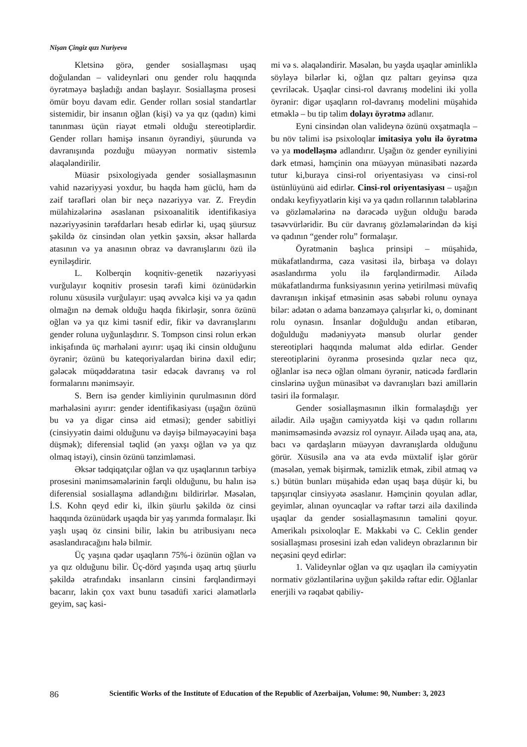Nişan Çingiz qızı Nuriyeva
Kletsinə görə, gender sosiallaşması uşaq doğulandan – valideynləri onu gender rolu haqqında öyrətməyə başladığı andan başlayır. Sosiallaşma prosesi ömür boyu davam edir. Gender rolları sosial standartlar sistemidir, bir insanın oğlan (kişi) və ya qız (qadın) kimi tanınması üçün riayət etməli olduğu stereotiplərdir. Gender rolları həmişə insanın öyrəndiyi, şüurunda və davranışında pozduğu müəyyən normativ sistemlə əlaqələndirilir.
Müasir psixologiyada gender sosiallaşmasının vahid nəzəriyyəsi yoxdur, bu haqda həm güclü, həm də zəif tərəfləri olan bir neçə nəzəriyyə var. Z. Freydin mülahizələrinə əsaslanan psixoanalitik identifikasiya nəzəriyyəsinin tərəfdarları hesab edirlər ki, uşaq şüursuz şəkildə öz cinsindən olan yetkin şəxsin, əksər hallarda atasının və ya anasının obraz və davranışlarını özü ilə eyniləşdirir.
L. Kolberqin koqnitiv-genetik nəzəriyyəsi vurğulayır koqnitiv prosesin tərəfi kimi özünüdərkin rolunu xüsusilə vurğulayır: uşaq əvvəlcə kişi və ya qadın olmağın nə demək olduğu haqda fikirləşir, sonra özünü oğlan və ya qız kimi təsnif edir, fikir və davranışlarını gender roluna uyğunlaşdırır. S. Tompson cinsi rolun erkən inkişafında üç mərhələni ayırır: uşaq iki cinsin olduğunu öyrənir; özünü bu kateqoriyalardan birinə daxil edir; gələcək müqəddəratına təsir edəcək davranış və rol formalarını mənimsəyir.
S. Bern isə gender kimliyinin qurulmasının dörd mərhələsini ayırır: gender identifikasiyası (uşağın özünü bu və ya digər cinsə aid etməsi); gender sabitliyi (cinsiyyətin daimi olduğunu və dəyişə bilməyəcəyini başa düşmək); diferensial təqlid (ən yaxşı oğlan və ya qız olmaq istəyi), cinsin özünü tənzimləməsi.
Əksər tədqiqatçılar oğlan və qız uşaqlarının tərbiyə prosesini mənimsəmələrinin fərqli olduğunu, bu halın isə diferensial sosiallaşma adlandığını bildirirlər. Məsələn, İ.S. Kohn qeyd edir ki, ilkin şüurlu şəkildə öz cinsi haqqında özünüdərk uşaqda bir yaş yarımda formalaşır. İki yaşlı uşaq öz cinsini bilir, lakin bu atribusiyanı necə əsaslandıracağını hələ bilmir.
Üç yaşına qədər uşaqların 75%-i özünün oğlan və ya qız olduğunu bilir. Üç-dörd yaşında uşaq artıq şüurlu şəkildə ətrafındakı insanların cinsini fərqləndirməyi bacarır, lakin çox vaxt bunu təsadüfi xarici əlamətlərlə geyim, saç kəsi-
mi və s. əlaqələndirir. Məsələn, bu yaşda uşaqlar əminliklə söyləyə bilərlər ki, oğlan qız paltarı geyinsə qıza çevriləcək. Uşaqlar cinsi-rol davranış modelini iki yolla öyrənir: digər uşaqların rol-davranış modelini müşahidə etməklə – bu tip təlim dolayı öyrətmə adlanır.
Eyni cinsindən olan valideynə özünü oxşatmaqla – bu növ təlimi isə psixoloqlar imitasiya yolu ilə öyrətmə və ya modelləşmə adlandırır. Uşağın öz gender eyniliyini dərk etməsi, həmçinin ona müəyyən münasibəti nəzərdə tutur ki,buraya cinsi-rol oriyentasiyası və cinsi-rol üstünlüyünü aid edirlər. Cinsi-rol oriyentasiyası – uşağın ondakı keyfiyyətlərin kişi və ya qadın rollarının tələblərinə və gözləmələrinə nə dərəcədə uyğun olduğu barədə təsəvvürləridir. Bu cür davranış gözləmələrindən də kişi və qadının “gender rolu” formalaşır.
Öyrətmənin başlıca prinsipi – müşahidə, mükafatlandırma, cəza vasitəsi ilə, birbaşa və dolayı əsaslandırma yolu ilə fərqləndirmədir. Ailədə mükafatlandırma funksiyasının yerinə yetirilməsi müvafiq davranışın inkişaf etməsinin əsas səbəbi rolunu oynaya bilər: adətən o adama bənzəməyə çalışırlar ki, o, dominant rolu oynasın. İnsanlar doğulduğu andan etibarən, doğulduğu mədəniyyətə mənsub olurlar gender stereotipləri haqqında məlumat əldə edirlər. Gender stereotiplərini öyrənmə prosesində qızlar necə qız, oğlanlar isə necə oğlan olmanı öyrənir, nəticədə fərdlərin cinslərinə uyğun münasibət və davranışları bəzi amillərin təsiri ilə formalaşır.
Gender sosiallaşmasının ilkin formalaşdığı yer ailədir. Ailə uşağın cəmiyyətdə kişi və qadın rollarını mənimsəməsində əvəzsiz rol oynayır. Ailədə uşaq ana, ata, bacı və qardaşların müəyyən davranışlarda olduğunu görür. Xüsusilə ana və ata evdə müxtəlif işlər görür (məsələn, yemək bişirmək, təmizlik etmək, zibil atmaq və s.) bütün bunları müşahidə edən uşaq başa düşür ki, bu tapşırıqlar cinsiyyətə əsaslanır. Həmçinin qoyulan adlar, geyimlər, alınan oyuncaqlar və rəftar tərzi ailə daxilində uşaqlar da gender sosiallaşmasının təməlini qoyur. Amerikalı psixoloqlar E. Makkabi və C. Ceklin gender sosiallaşması prosesini izah edən valideyn obrazlarının bir neçəsini qeyd edirlər:
1. Valideynlər oğlan və qız uşaqları ilə cəmiyyətin normativ gözləntilərinə uyğun şəkildə rəftar edir. Oğlanlar enerjili və rəqabət qabiliy-
86 Scientific Works of the Institute of Education of the Republic of Azerbaijan, Volume: 90, Number: 3, 2023